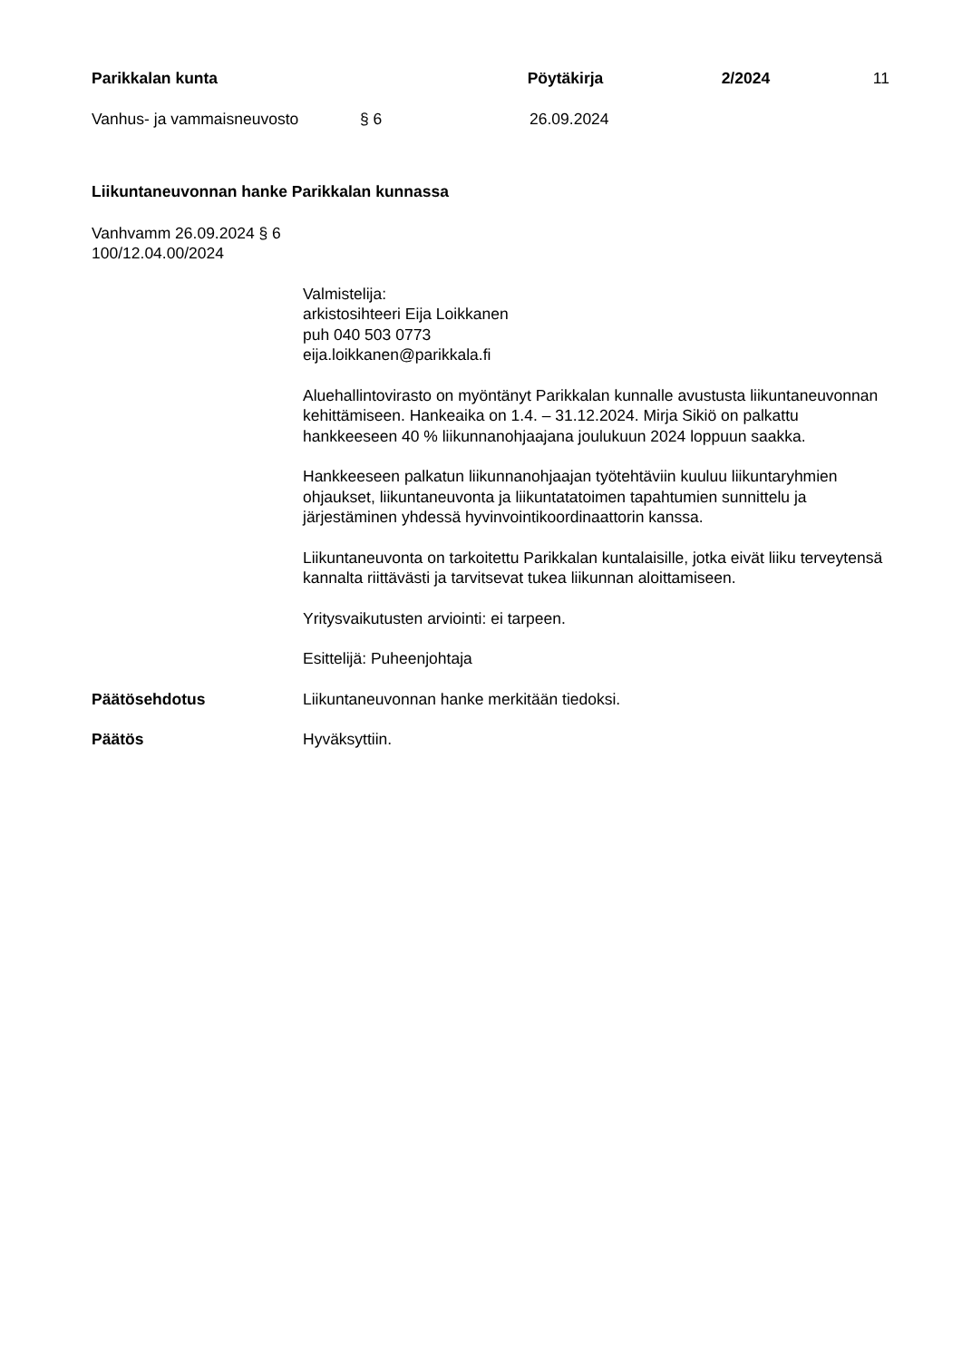Parikkalan kunta Pöytäkirja 2/2024 11
Vanhus- ja vammaisneuvosto § 6 26.09.2024
Liikuntaneuvonnan hanke Parikkalan kunnassa
Vanhvamm 26.09.2024 § 6
100/12.04.00/2024
Valmistelija:
arkistosihteeri Eija Loikkanen
puh 040 503 0773
eija.loikkanen@parikkala.fi
Aluehallintovirasto on myöntänyt Parikkalan kunnalle avustusta liikuntaneuvonnan kehittämiseen. Hankeaika on 1.4. – 31.12.2024. Mirja Sikiö on palkattu hankkeeseen 40 % liikunnanohjaajana joulukuun 2024 loppuun saakka.
Hankkeeseen palkatun liikunnanohjaajan työtehtäviin kuuluu liikuntaryhmien ohjaukset, liikuntaneuvonta ja liikuntatatoimen tapahtumien sunnittelu ja järjestäminen yhdessä hyvinvointikoordinaattorin kanssa.
Liikuntaneuvonta on tarkoitettu Parikkalan kuntalaisille, jotka eivät liiku terveytensä kannalta riittävästi ja tarvitsevat tukea liikunnan aloittamiseen.
Yritysvaikutusten arviointi: ei tarpeen.
Esittelijä: Puheenjohtaja
Päätösehdotus Liikuntaneuvonnan hanke merkitään tiedoksi.
Päätös Hyväksyttiin.